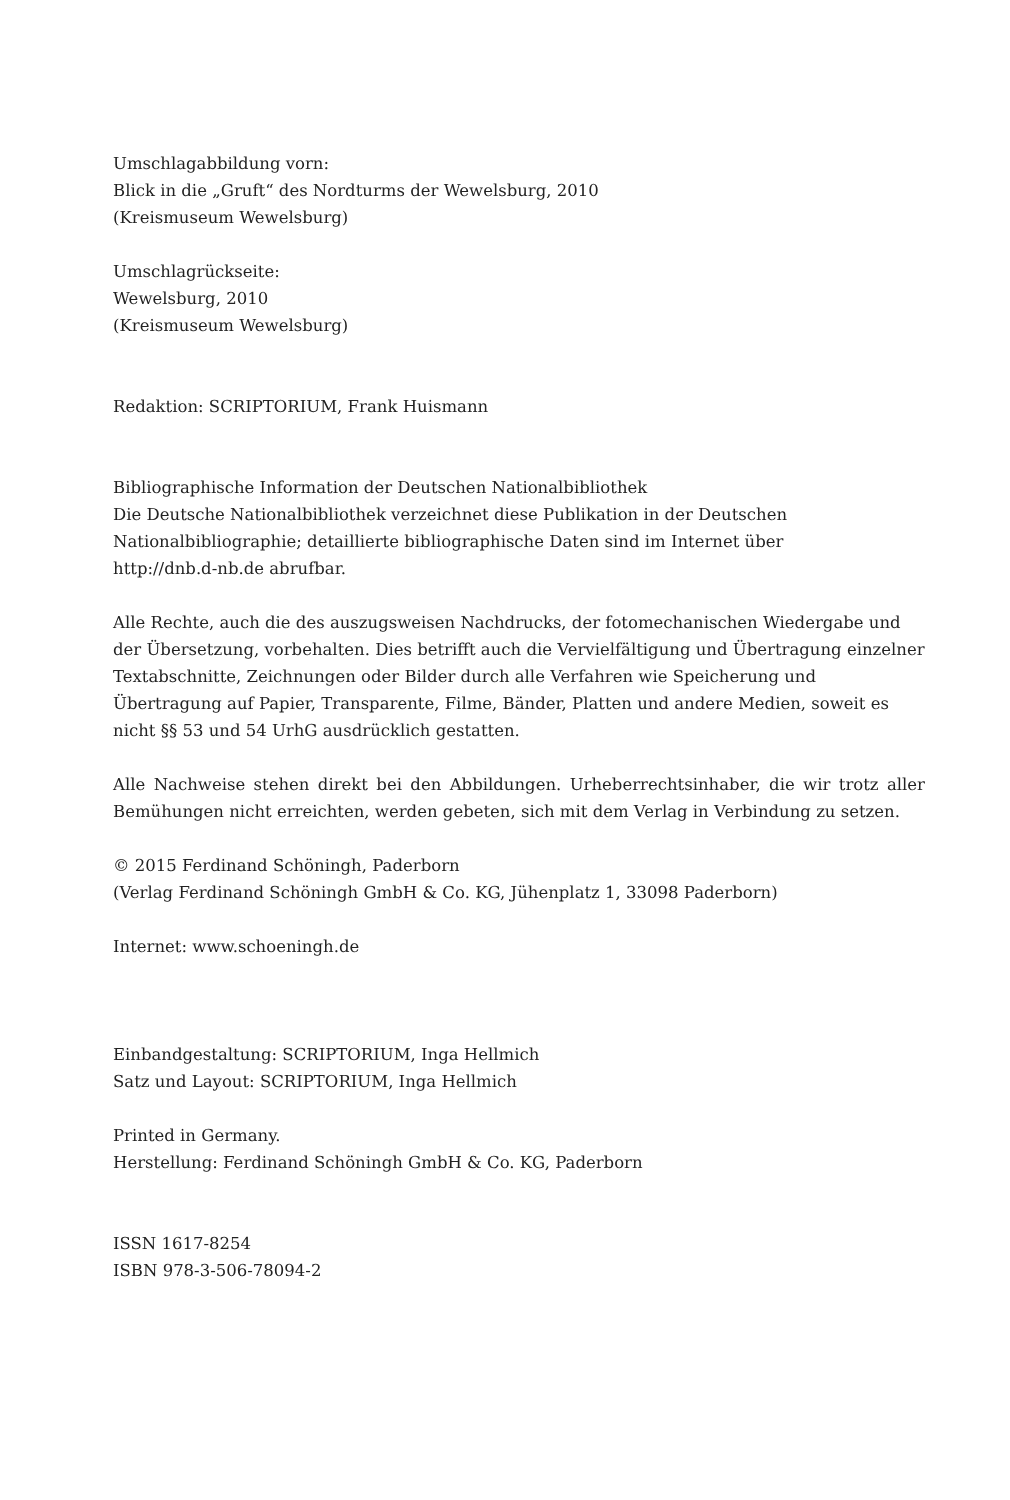Umschlagabbildung vorn:
Blick in die „Gruft“ des Nordturms der Wewelsburg, 2010
(Kreismuseum Wewelsburg)
Umschlagrückseite:
Wewelsburg, 2010
(Kreismuseum Wewelsburg)
Redaktion: SCRIPTORIUM, Frank Huismann
Bibliographische Information der Deutschen Nationalbibliothek
Die Deutsche Nationalbibliothek verzeichnet diese Publikation in der Deutschen Nationalbibliographie; detaillierte bibliographische Daten sind im Internet über
http://dnb.d-nb.de abrufbar.
Alle Rechte, auch die des auszugsweisen Nachdrucks, der fotomechanischen Wiedergabe und der Übersetzung, vorbehalten. Dies betrifft auch die Vervielfältigung und Übertragung einzelner Textabschnitte, Zeichnungen oder Bilder durch alle Verfahren wie Speicherung und Übertragung auf Papier, Transparente, Filme, Bänder, Platten und andere Medien, soweit es nicht §§ 53 und 54 UrhG ausdrücklich gestatten.
Alle Nachweise stehen direkt bei den Abbildungen. Urheberrechtsinhaber, die wir trotz aller Bemühungen nicht erreichten, werden gebeten, sich mit dem Verlag in Verbindung zu setzen.
© 2015 Ferdinand Schöningh, Paderborn
(Verlag Ferdinand Schöningh GmbH & Co. KG, Jühenplatz 1, 33098 Paderborn)
Internet: www.schoeningh.de
Einbandgestaltung: SCRIPTORIUM, Inga Hellmich
Satz und Layout: SCRIPTORIUM, Inga Hellmich
Printed in Germany.
Herstellung: Ferdinand Schöningh GmbH & Co. KG, Paderborn
ISSN 1617-8254
ISBN 978-3-506-78094-2